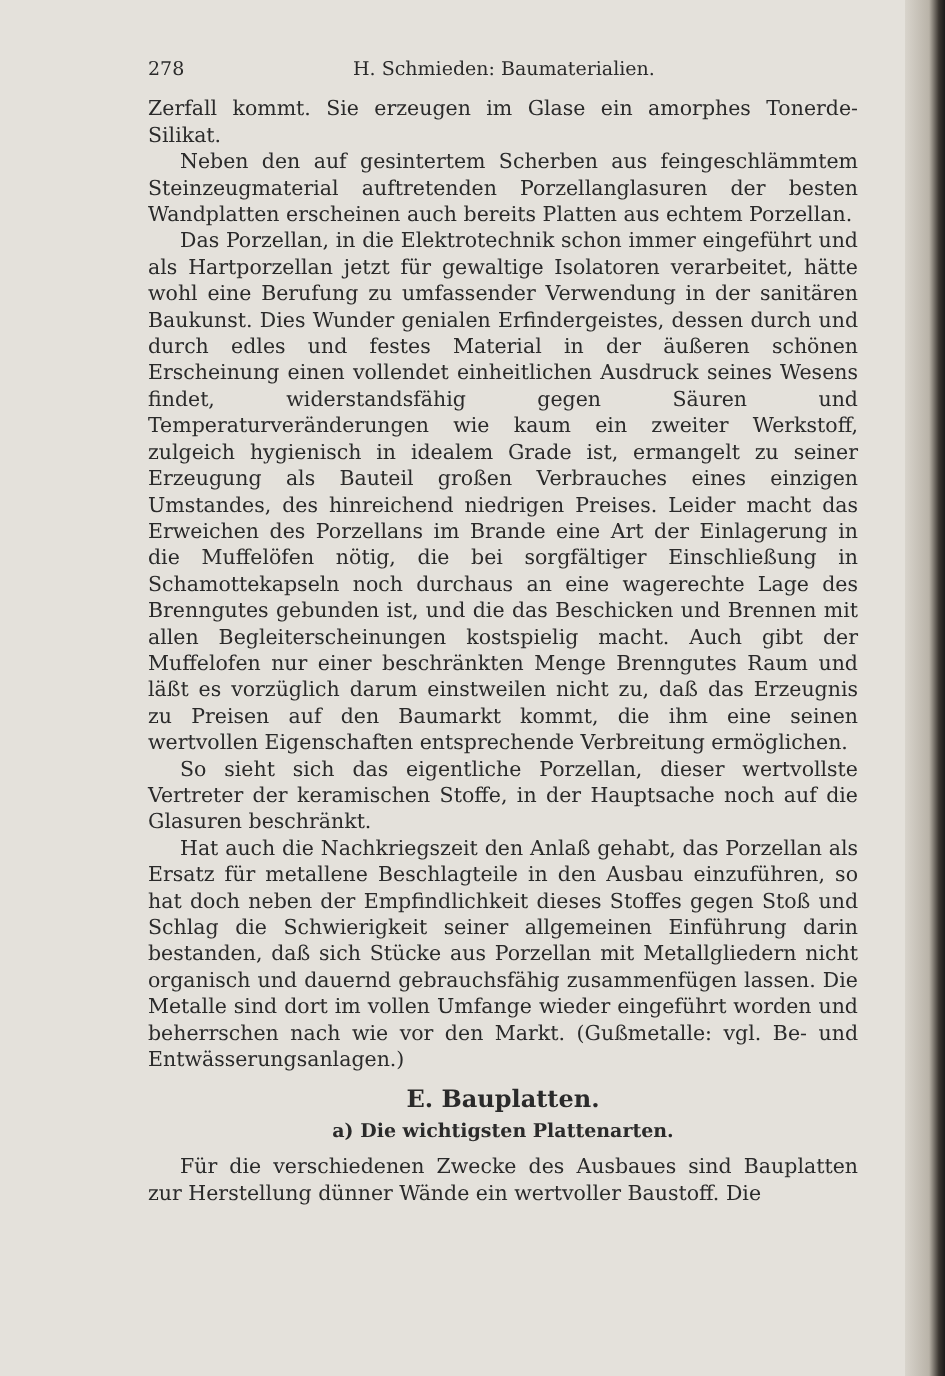278 H. Schmieden: Baumaterialien.
Zerfall kommt. Sie erzeugen im Glase ein amorphes Tonerde-Silikat.
Neben den auf gesintertem Scherben aus feingeschlämmtem Steinzeugmaterial auftretenden Porzellanglasuren der besten Wandplatten erscheinen auch bereits Platten aus echtem Porzellan.
Das Porzellan, in die Elektrotechnik schon immer eingeführt und als Hartporzellan jetzt für gewaltige Isolatoren verarbeitet, hätte wohl eine Berufung zu umfassender Verwendung in der sanitären Baukunst. Dies Wunder genialen Erfindergeistes, dessen durch und durch edles und festes Material in der äußeren schönen Erscheinung einen vollendet einheitlichen Ausdruck seines Wesens findet, widerstandsfähig gegen Säuren und Temperaturveränderungen wie kaum ein zweiter Werkstoff, zulgeich hygienisch in idealem Grade ist, ermangelt zu seiner Erzeugung als Bauteil großen Verbrauches eines einzigen Umstandes, des hinreichend niedrigen Preises. Leider macht das Erweichen des Porzellans im Brande eine Art der Einlagerung in die Muffelöfen nötig, die bei sorgfältiger Einschließung in Schamottekapseln noch durchaus an eine wagerechte Lage des Brenngutes gebunden ist, und die das Beschicken und Brennen mit allen Begleiterscheinungen kostspielig macht. Auch gibt der Muffelofen nur einer beschränkten Menge Brenngutes Raum und läßt es vorzüglich darum einstweilen nicht zu, daß das Erzeugnis zu Preisen auf den Baumarkt kommt, die ihm eine seinen wertvollen Eigenschaften entsprechende Verbreitung ermöglichen.
So sieht sich das eigentliche Porzellan, dieser wertvollste Vertreter der keramischen Stoffe, in der Hauptsache noch auf die Glasuren beschränkt.
Hat auch die Nachkriegszeit den Anlaß gehabt, das Porzellan als Ersatz für metallene Beschlagteile in den Ausbau einzuführen, so hat doch neben der Empfindlichkeit dieses Stoffes gegen Stoß und Schlag die Schwierigkeit seiner allgemeinen Einführung darin bestanden, daß sich Stücke aus Porzellan mit Metallgliedern nicht organisch und dauernd gebrauchsfähig zusammenfügen lassen. Die Metalle sind dort im vollen Umfange wieder eingeführt worden und beherrschen nach wie vor den Markt. (Gußmetalle: vgl. Be- und Entwässerungsanlagen.)
E. Bauplatten.
a) Die wichtigsten Plattenarten.
Für die verschiedenen Zwecke des Ausbaues sind Bauplatten zur Herstellung dünner Wände ein wertvoller Baustoff. Die